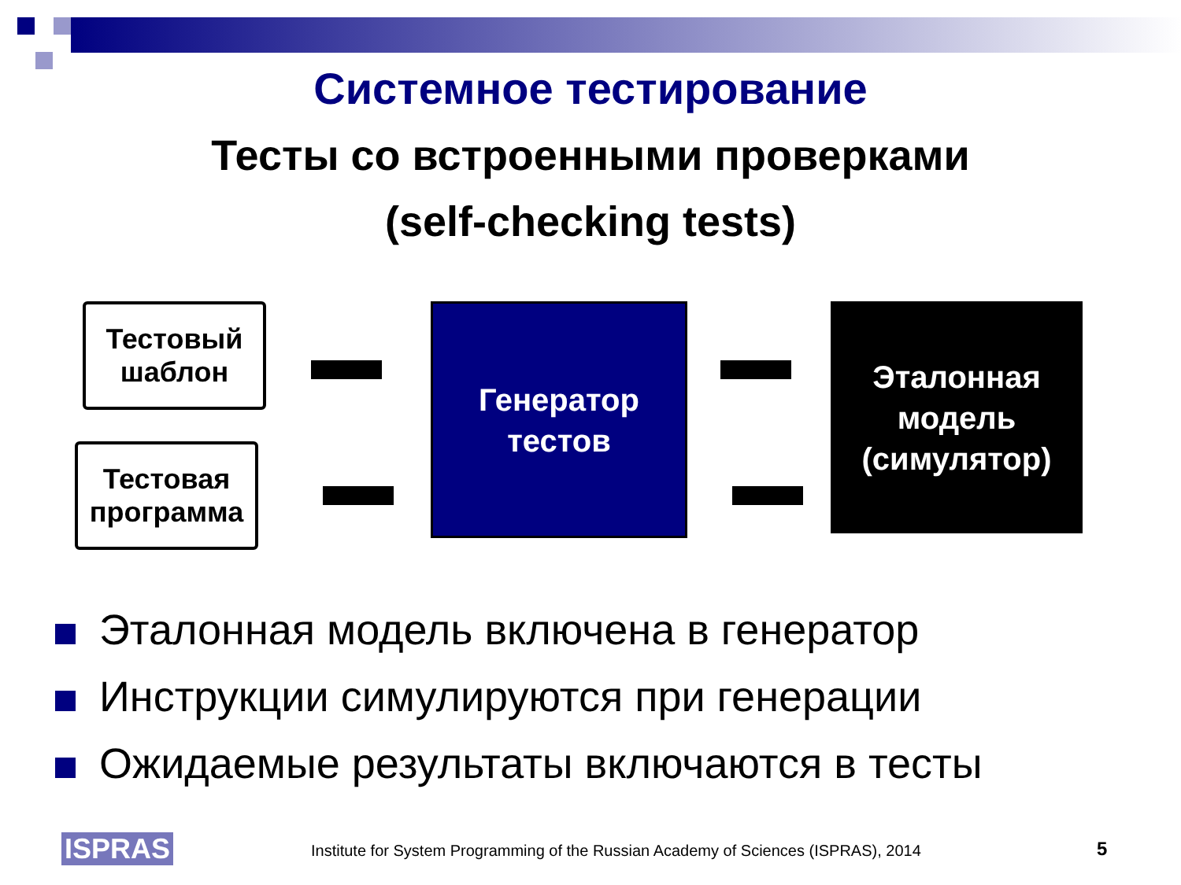Системное тестирование
Тесты со встроенными проверками
(self-checking tests)
Тестовый
шаблон
Тестовая
программа
Генератор
тестов
Эталонная
модель
(симулятор)
Эталонная модель включена в генератор
Инструкции симулируются при генерации
Ожидаемые результаты включаются в тесты
ISPRAS Institute for System Programming of the Russian Academy of Sciences (ISPRAS), 2014 5